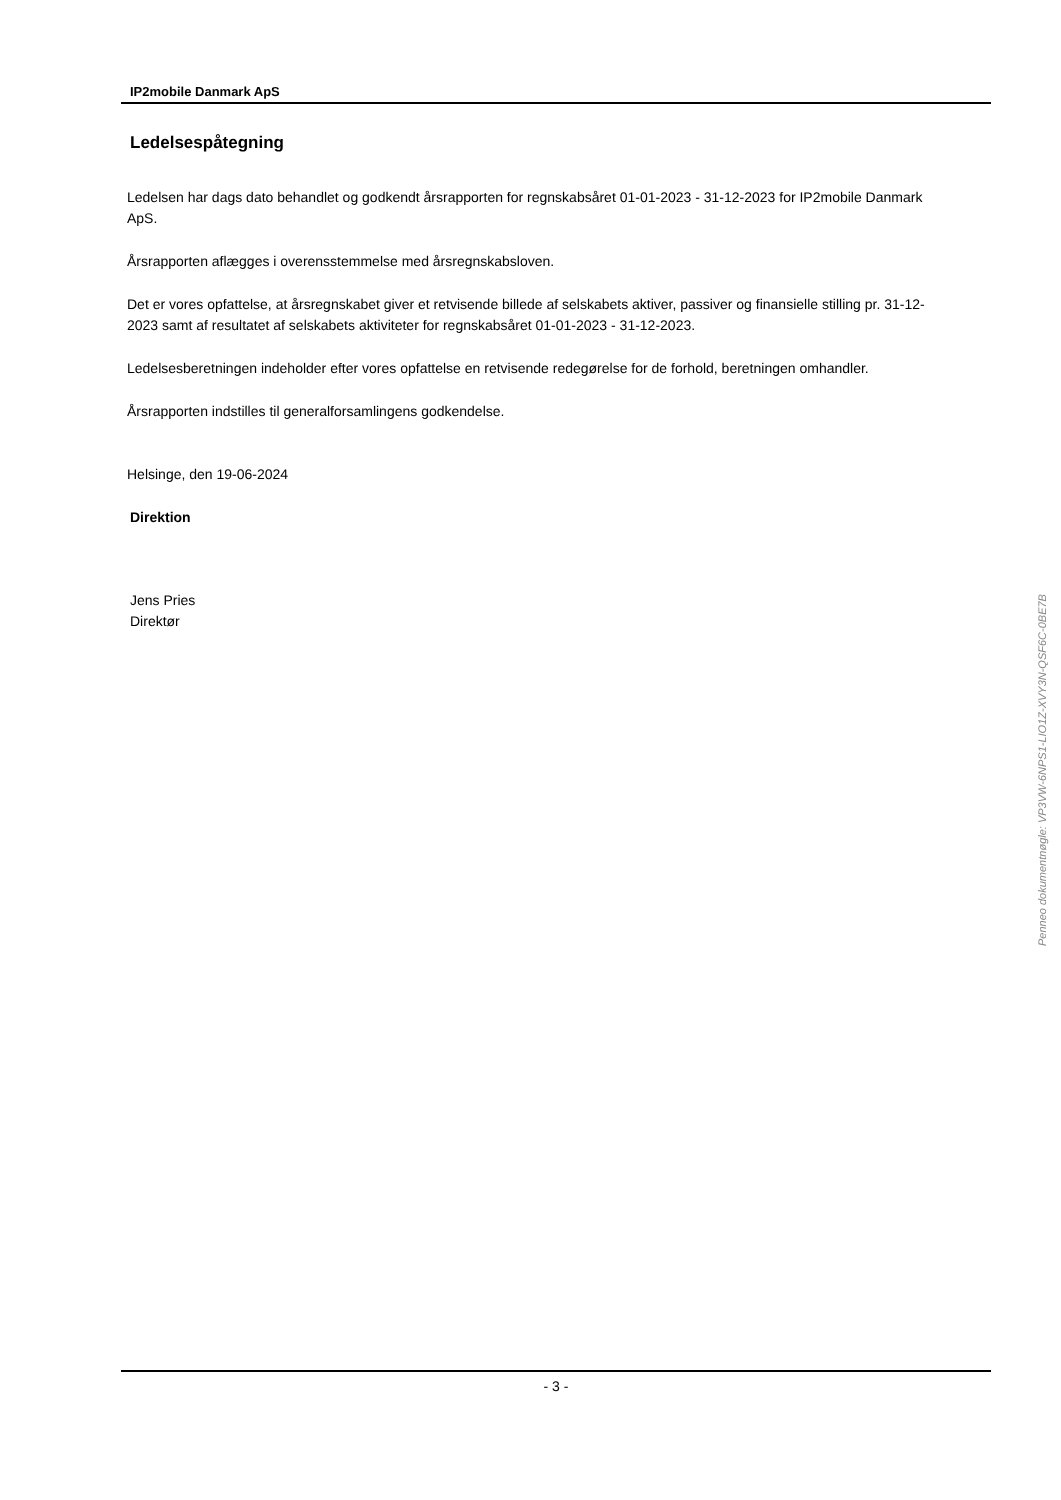IP2mobile Danmark ApS
Ledelsespåtegning
Ledelsen har dags dato behandlet og godkendt årsrapporten for regnskabsåret 01-01-2023 - 31-12-2023 for IP2mobile Danmark ApS.
Årsrapporten aflægges i overensstemmelse med årsregnskabsloven.
Det er vores opfattelse, at årsregnskabet giver et retvisende billede af selskabets aktiver, passiver og finansielle stilling pr. 31-12-2023 samt af resultatet af selskabets aktiviteter for regnskabsåret 01-01-2023 - 31-12-2023.
Ledelsesberetningen indeholder efter vores opfattelse en retvisende redegørelse for de forhold, beretningen omhandler.
Årsrapporten indstilles til generalforsamlingens godkendelse.
Helsinge, den 19-06-2024
Direktion
Jens Pries
Direktør
Penneo dokumentnøgle: VP3VW-6NPS1-LIO1Z-XVY3N-QSF6C-0BE7B
- 3 -